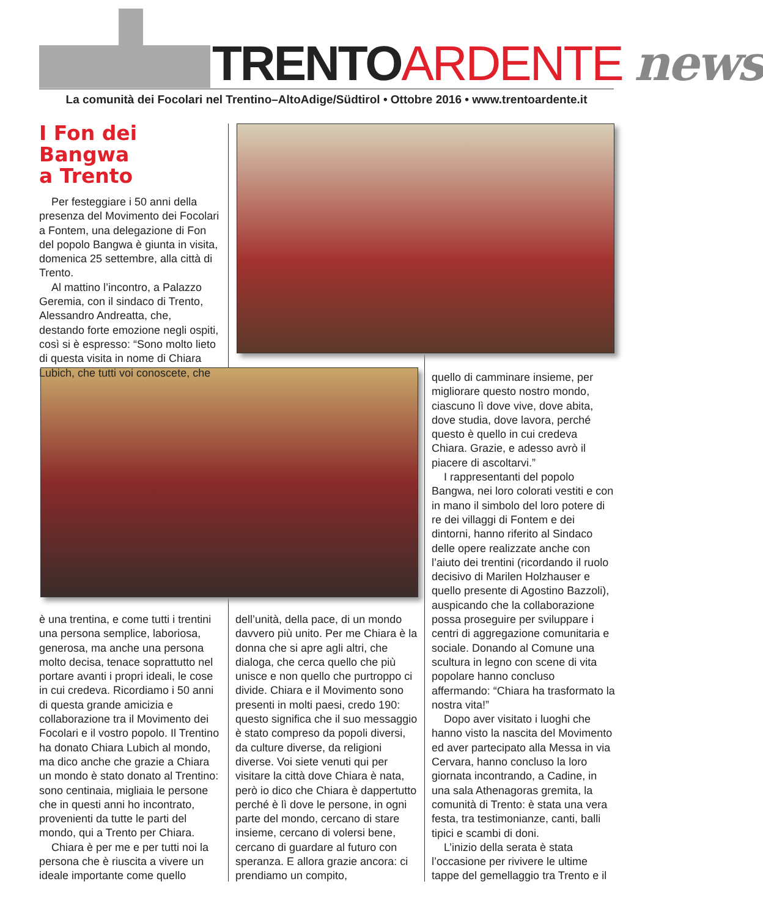TRENTOARDENTE news
La comunità dei Focolari nel Trentino–AltoAdige/Südtirol • Ottobre 2016 • www.trentoardente.it
I Fon dei Bangwa
a Trento
Per festeggiare i 50 anni della presenza del Movimento dei Focolari a Fontem, una delegazione di Fon del popolo Bangwa è giunta in visita, domenica 25 settembre, alla città di Trento.
Al mattino l’incontro, a Palazzo Geremia, con il sindaco di Trento, Alessandro Andreatta, che, destando forte emozione negli ospiti, così si è espresso: “Sono molto lieto di questa visita in nome di Chiara Lubich, che tutti voi conoscete, che
è una trentina, e come tutti i trentini una persona semplice, laboriosa, generosa, ma anche una persona molto decisa, tenace soprattutto nel portare avanti i propri ideali, le cose in cui credeva. Ricordiamo i 50 anni di questa grande amicizia e collaborazione tra il Movimento dei Focolari e il vostro popolo. Il Trentino ha donato Chiara Lubich al mondo, ma dico anche che grazie a Chiara un mondo è stato donato al Trentino: sono centinaia, migliaia le persone che in questi anni ho incontrato, provenienti da tutte le parti del mondo, qui a Trento per Chiara.
Chiara è per me e per tutti noi la persona che è riuscita a vivere un ideale importante come quello
dell’unità, della pace, di un mondo davvero più unito. Per me Chiara è la donna che si apre agli altri, che dialoga, che cerca quello che più unisce e non quello che purtroppo ci divide. Chiara e il Movimento sono presenti in molti paesi, credo 190: questo significa che il suo messaggio è stato compreso da popoli diversi, da culture diverse, da religioni diverse. Voi siete venuti qui per visitare la città dove Chiara è nata, però io dico che Chiara è dappertutto perché è lì dove le persone, in ogni parte del mondo, cercano di stare insieme, cercano di volersi bene, cercano di guardare al futuro con speranza. E allora grazie ancora: ci prendiamo un compito,
quello di camminare insieme, per migliorare questo nostro mondo, ciascuno lì dove vive, dove abita, dove studia, dove lavora, perché questo è quello in cui credeva Chiara. Grazie, e adesso avrò il piacere di ascoltarvi.”
I rappresentanti del popolo Bangwa, nei loro colorati vestiti e con in mano il simbolo del loro potere di re dei villaggi di Fontem e dei dintorni, hanno riferito al Sindaco delle opere realizzate anche con l’aiuto dei trentini (ricordando il ruolo decisivo di Marilen Holzhauser e quello presente di Agostino Bazzoli), auspicando che la collaborazione possa proseguire per sviluppare i centri di aggregazione comunitaria e sociale. Donando al Comune una scultura in legno con scene di vita popolare hanno concluso affermando: “Chiara ha trasformato la nostra vita!”
Dopo aver visitato i luoghi che hanno visto la nascita del Movimento ed aver partecipato alla Messa in via Cervara, hanno concluso la loro giornata incontrando, a Cadine, in una sala Athenagoras gremita, la comunità di Trento: è stata una vera festa, tra testimonianze, canti, balli tipici e scambi di doni.
L’inizio della serata è stata l’occasione per rivivere le ultime tappe del gemellaggio tra Trento e il